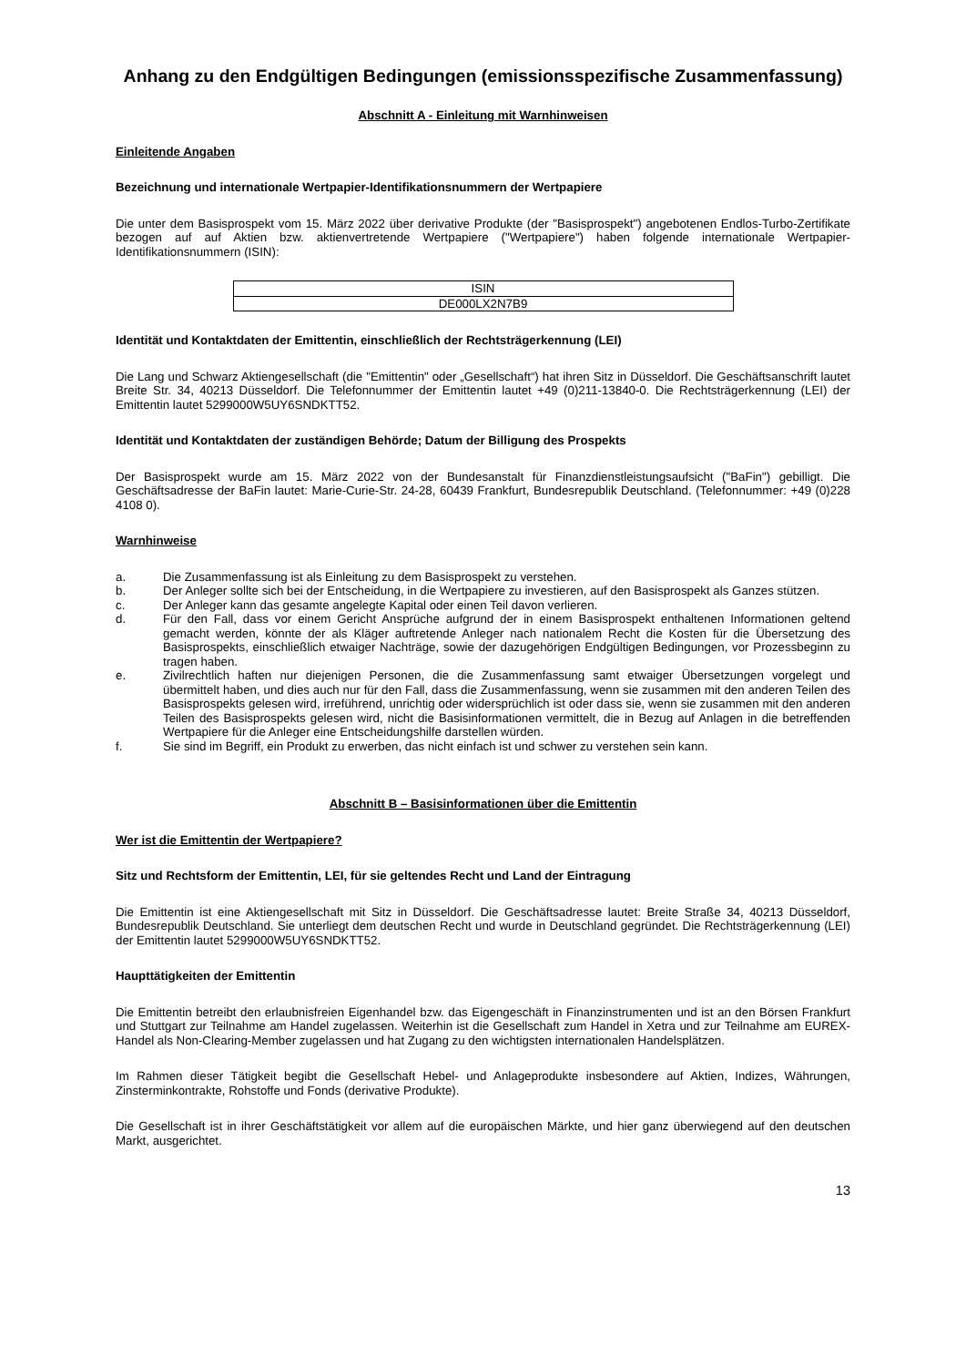Anhang zu den Endgültigen Bedingungen (emissionsspezifische Zusammenfassung)
Abschnitt A - Einleitung mit Warnhinweisen
Einleitende Angaben
Bezeichnung und internationale Wertpapier-Identifikationsnummern der Wertpapiere
Die unter dem Basisprospekt vom 15. März 2022 über derivative Produkte (der "Basisprospekt") angebotenen Endlos-Turbo-Zertifikate bezogen auf auf Aktien bzw. aktienvertretende Wertpapiere ("Wertpapiere") haben folgende internationale Wertpapier-Identifikationsnummern (ISIN):
| ISIN |
| DE000LX2N7B9 |
Identität und Kontaktdaten der Emittentin, einschließlich der Rechtsträgerkennung (LEI)
Die Lang und Schwarz Aktiengesellschaft (die "Emittentin" oder „Gesellschaft“) hat ihren Sitz in Düsseldorf. Die Geschäftsanschrift lautet Breite Str. 34, 40213 Düsseldorf. Die Telefonnummer der Emittentin lautet +49 (0)211-13840-0. Die Rechtsträgerkennung (LEI) der Emittentin lautet 5299000W5UY6SNDKTT52.
Identität und Kontaktdaten der zuständigen Behörde; Datum der Billigung des Prospekts
Der Basisprospekt wurde am 15. März 2022 von der Bundesanstalt für Finanzdienstleistungsaufsicht ("BaFin") gebilligt. Die Geschäftsadresse der BaFin lautet: Marie-Curie-Str. 24-28, 60439 Frankfurt, Bundesrepublik Deutschland. (Telefonnummer: +49 (0)228 4108 0).
Warnhinweise
a. Die Zusammenfassung ist als Einleitung zu dem Basisprospekt zu verstehen.
b. Der Anleger sollte sich bei der Entscheidung, in die Wertpapiere zu investieren, auf den Basisprospekt als Ganzes stützen.
c. Der Anleger kann das gesamte angelegte Kapital oder einen Teil davon verlieren.
d. Für den Fall, dass vor einem Gericht Ansprüche aufgrund der in einem Basisprospekt enthaltenen Informationen geltend gemacht werden, könnte der als Kläger auftretende Anleger nach nationalem Recht die Kosten für die Übersetzung des Basisprospekts, einschließlich etwaiger Nachträge, sowie der dazugehörigen Endgültigen Bedingungen, vor Prozessbeginn zu tragen haben.
e. Zivilrechtlich haften nur diejenigen Personen, die die Zusammenfassung samt etwaiger Übersetzungen vorgelegt und übermittelt haben, und dies auch nur für den Fall, dass die Zusammenfassung, wenn sie zusammen mit den anderen Teilen des Basisprospekts gelesen wird, irreführend, unrichtig oder widersprüchlich ist oder dass sie, wenn sie zusammen mit den anderen Teilen des Basisprospekts gelesen wird, nicht die Basisinformationen vermittelt, die in Bezug auf Anlagen in die betreffenden Wertpapiere für die Anleger eine Entscheidungshilfe darstellen würden.
f. Sie sind im Begriff, ein Produkt zu erwerben, das nicht einfach ist und schwer zu verstehen sein kann.
Abschnitt B – Basisinformationen über die Emittentin
Wer ist die Emittentin der Wertpapiere?
Sitz und Rechtsform der Emittentin, LEI, für sie geltendes Recht und Land der Eintragung
Die Emittentin ist eine Aktiengesellschaft mit Sitz in Düsseldorf. Die Geschäftsadresse lautet: Breite Straße 34, 40213 Düsseldorf, Bundesrepublik Deutschland. Sie unterliegt dem deutschen Recht und wurde in Deutschland gegründet. Die Rechtsträgerkennung (LEI) der Emittentin lautet 5299000W5UY6SNDKTT52.
Haupttätigkeiten der Emittentin
Die Emittentin betreibt den erlaubnisfreien Eigenhandel bzw. das Eigengeschäft in Finanzinstrumenten und ist an den Börsen Frankfurt und Stuttgart zur Teilnahme am Handel zugelassen. Weiterhin ist die Gesellschaft zum Handel in Xetra und zur Teilnahme am EUREX-Handel als Non-Clearing-Member zugelassen und hat Zugang zu den wichtigsten internationalen Handelsplätzen.
Im Rahmen dieser Tätigkeit begibt die Gesellschaft Hebel- und Anlageprodukte insbesondere auf Aktien, Indizes, Währungen, Zinsterminkontrakte, Rohstoffe und Fonds (derivative Produkte).
Die Gesellschaft ist in ihrer Geschäftstätigkeit vor allem auf die europäischen Märkte, und hier ganz überwiegend auf den deutschen Markt, ausgerichtet.
13